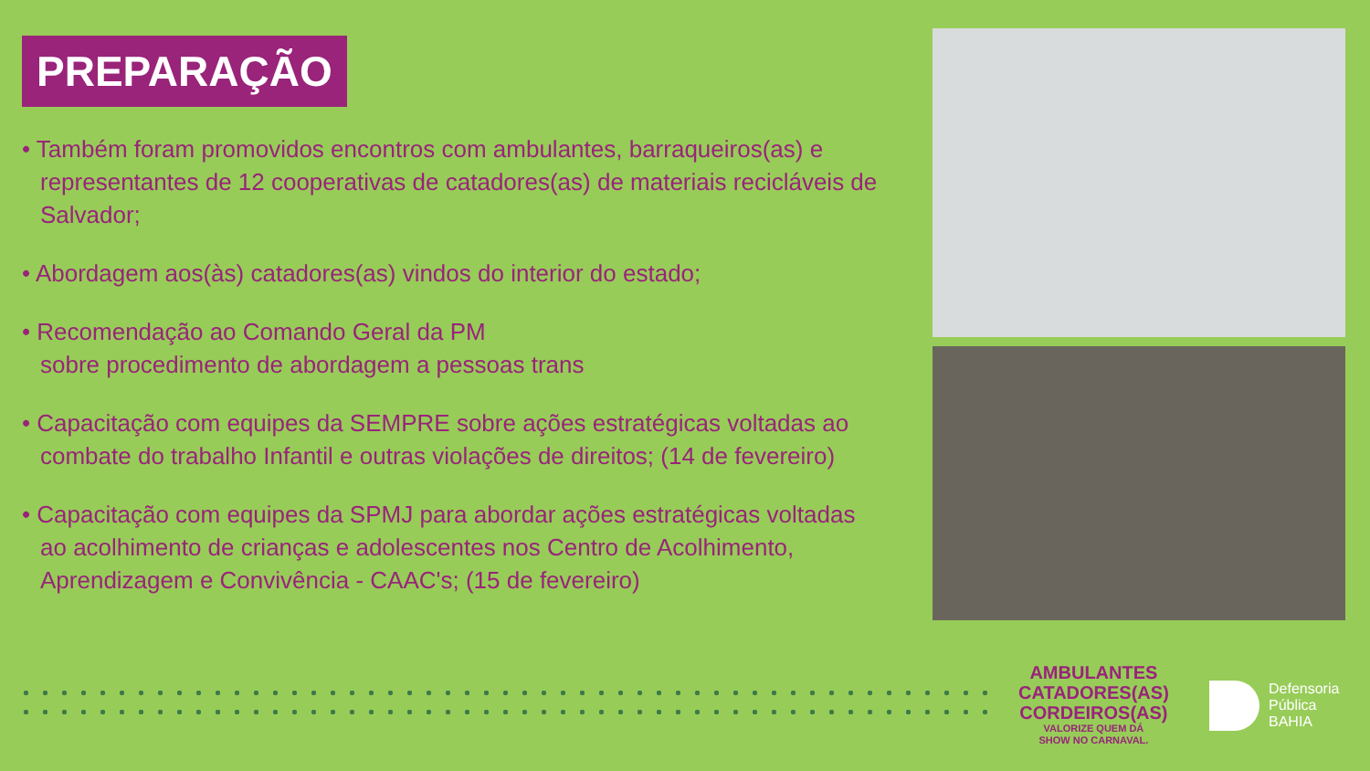PREPARAÇÃO
• Também foram promovidos encontros com ambulantes, barraqueiros(as) e representantes de 12 cooperativas de catadores(as) de materiais recicláveis de Salvador;
• Abordagem aos(às) catadores(as) vindos do interior do estado;
• Recomendação ao Comando Geral da PM
sobre procedimento de abordagem a pessoas trans
• Capacitação com equipes da SEMPRE sobre ações estratégicas voltadas ao combate do trabalho Infantil e outras violações de direitos; (14 de fevereiro)
• Capacitação com equipes da SPMJ para abordar ações estratégicas voltadas ao acolhimento de crianças e adolescentes nos Centro de Acolhimento, Aprendizagem e Convivência - CAAC's; (15 de fevereiro)
AMBULANTES
CATADORES(AS)
CORDEIROS(AS)
VALORIZE QUEM DÁ
SHOW NO CARNAVAL.
Defensoria
Pública
BAHIA